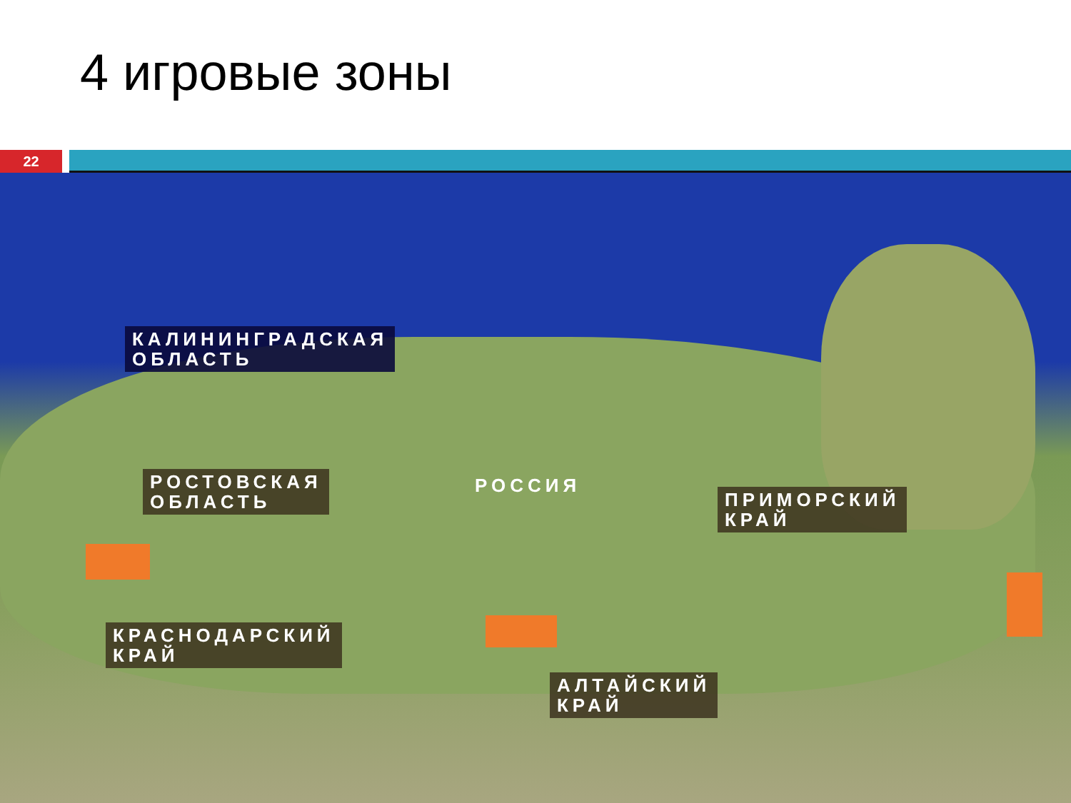4 игровые зоны
22
КАЛИНИНГРАДСКАЯ
ОБЛАСТЬ
РОСТОВСКАЯ
ОБЛАСТЬ
РОССИЯ
ПРИМОРСКИЙ
КРАЙ
КРАСНОДАРСКИЙ
КРАЙ
АЛТАЙСКИЙ
КРАЙ